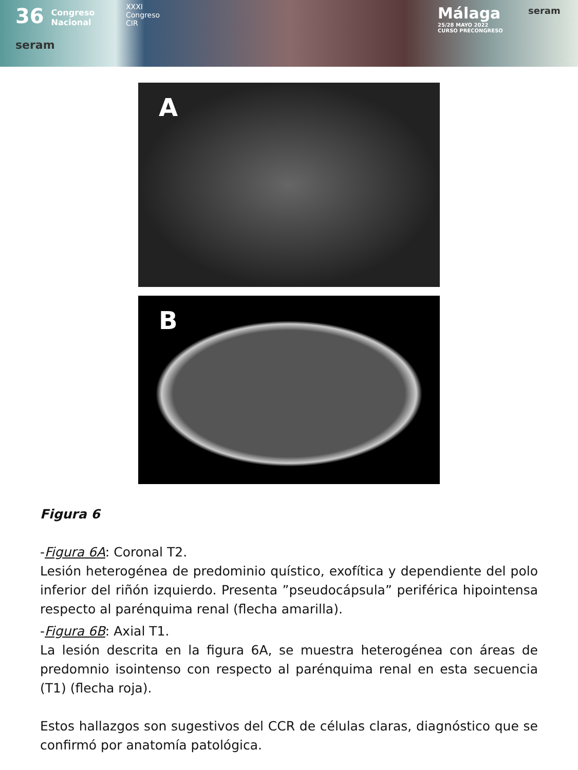36 Congreso
Nacional
seram
XXXI
Congreso
CIR
Málaga
25/28 MAYO 2022
CURSO PRECONGRESO
seram
A
B
Figura 6
-Figura 6A: Coronal T2.
Lesión heterogénea de predominio quístico, exofítica y dependiente del polo inferior del riñón izquierdo. Presenta ”pseudocápsula” periférica hipointensa respecto al parénquima renal (flecha amarilla).
-Figura 6B: Axial T1.
La lesión descrita en la figura 6A, se muestra heterogénea con áreas de predomnio isointenso con respecto al parénquima renal en esta secuencia (T1) (flecha roja).
Estos hallazgos son sugestivos del CCR de células claras, diagnóstico que se confirmó por anatomía patológica.